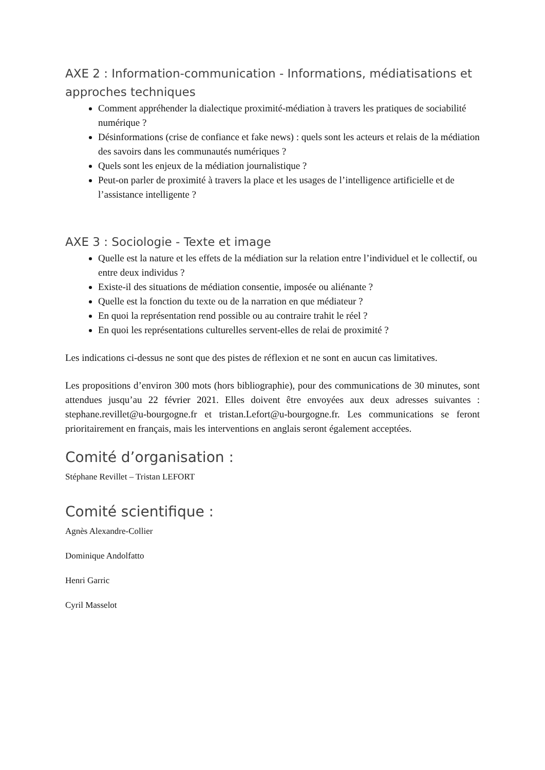AXE 2 : Information-communication - Informations, médiatisations et approches techniques
Comment appréhender la dialectique proximité-médiation à travers les pratiques de sociabilité numérique ?
Désinformations (crise de confiance et fake news) : quels sont les acteurs et relais de la médiation des savoirs dans les communautés numériques ?
Quels sont les enjeux de la médiation journalistique ?
Peut-on parler de proximité à travers la place et les usages de l’intelligence artificielle et de l’assistance intelligente ?
AXE 3 : Sociologie - Texte et image
Quelle est la nature et les effets de la médiation sur la relation entre l’individuel et le collectif, ou entre deux individus ?
Existe-il des situations de médiation consentie, imposée ou aliénante ?
Quelle est la fonction du texte ou de la narration en que médiateur ?
En quoi la représentation rend possible ou au contraire trahit le réel ?
En quoi les représentations culturelles servent-elles de relai de proximité ?
Les indications ci-dessus ne sont que des pistes de réflexion et ne sont en aucun cas limitatives.
Les propositions d’environ 300 mots (hors bibliographie), pour des communications de 30 minutes, sont attendues jusqu’au 22 février 2021. Elles doivent être envoyées aux deux adresses suivantes : stephane.revillet@u-bourgogne.fr et tristan.Lefort@u-bourgogne.fr. Les communications se feront prioritairement en français, mais les interventions en anglais seront également acceptées.
Comité d’organisation :
Stéphane Revillet – Tristan LEFORT
Comité scientifique :
Agnès Alexandre-Collier
Dominique Andolfatto
Henri Garric
Cyril Masselot